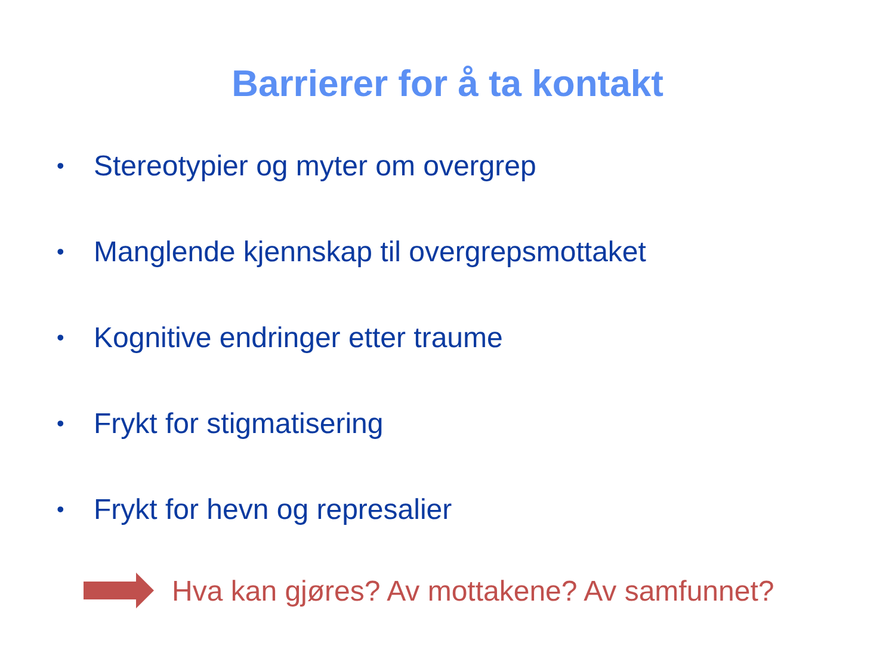Barrierer for å ta kontakt
• Stereotypier og myter om overgrep
• Manglende kjennskap til overgrepsmottaket
• Kognitive endringer etter traume
• Frykt for stigmatisering
• Frykt for hevn og represalier
Hva kan gjøres? Av mottakene? Av samfunnet?